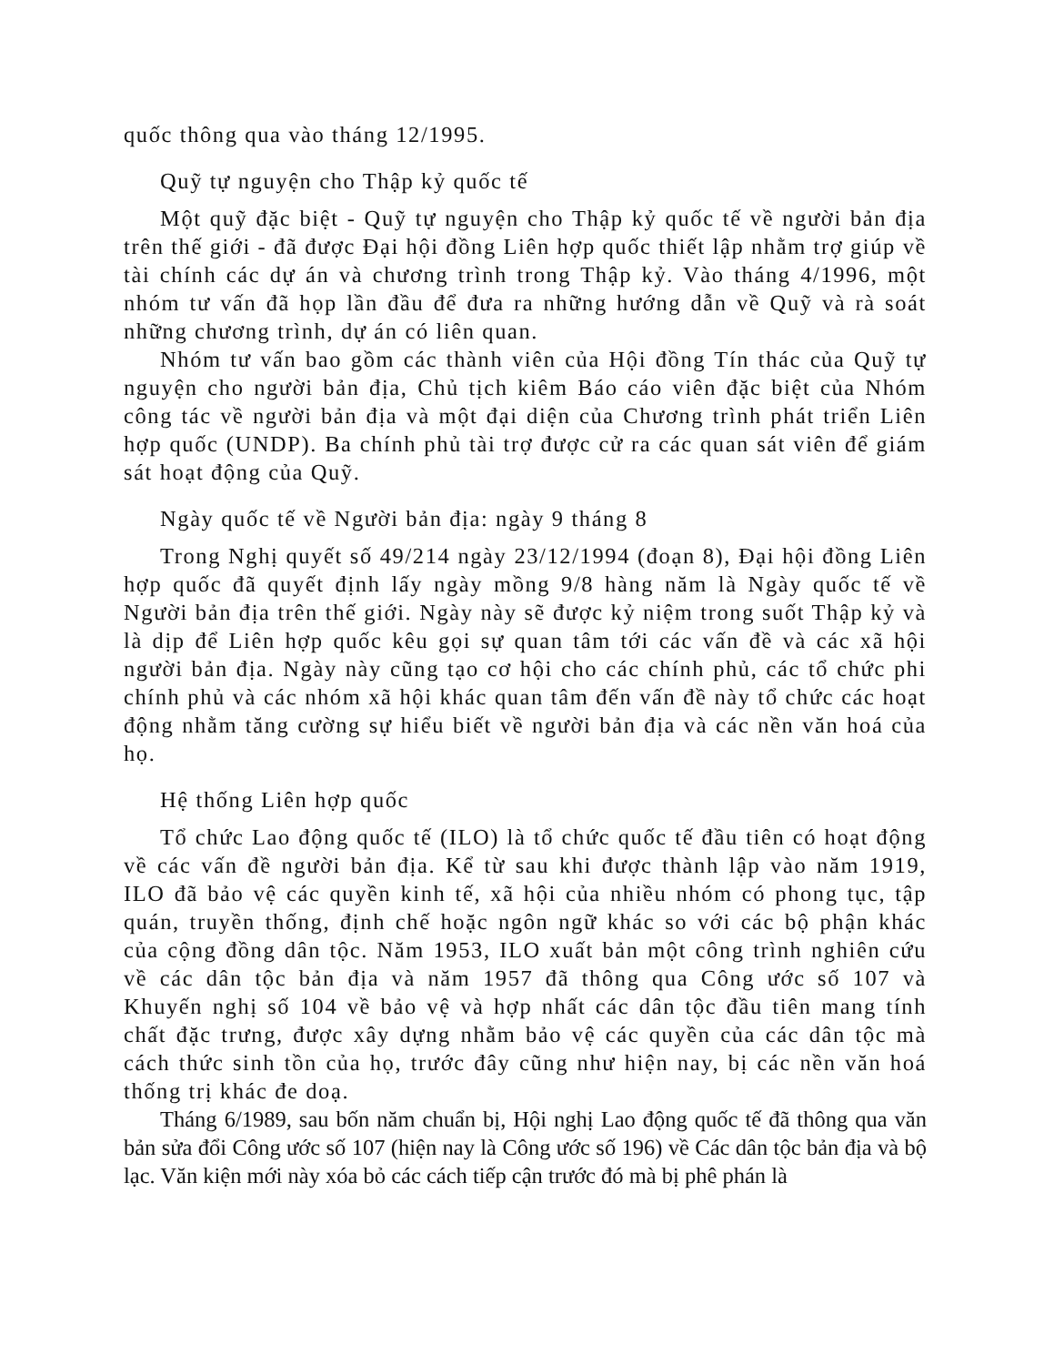quốc thông qua vào tháng 12/1995.
Quỹ tự nguyện cho Thập kỷ quốc tế
Một quỹ đặc biệt - Quỹ tự nguyện cho Thập kỷ quốc tế về người bản địa trên thế giới - đã được Đại hội đồng Liên hợp quốc thiết lập nhằm trợ giúp về tài chính các dự án và chương trình trong Thập kỷ. Vào tháng 4/1996, một nhóm tư vấn đã họp lần đầu để đưa ra những hướng dẫn về Quỹ và rà soát những chương trình, dự án có liên quan.
Nhóm tư vấn bao gồm các thành viên của Hội đồng Tín thác của Quỹ tự nguyện cho người bản địa, Chủ tịch kiêm Báo cáo viên đặc biệt của Nhóm công tác về người bản địa và một đại diện của Chương trình phát triển Liên hợp quốc (UNDP). Ba chính phủ tài trợ được cử ra các quan sát viên để giám sát hoạt động của Quỹ.
Ngày quốc tế về Người bản địa: ngày 9 tháng 8
Trong Nghị quyết số 49/214 ngày 23/12/1994 (đoạn 8), Đại hội đồng Liên hợp quốc đã quyết định lấy ngày mồng 9/8 hàng năm là Ngày quốc tế về Người bản địa trên thế giới. Ngày này sẽ được kỷ niệm trong suốt Thập kỷ và là dịp để Liên hợp quốc kêu gọi sự quan tâm tới các vấn đề và các xã hội người bản địa. Ngày này cũng tạo cơ hội cho các chính phủ, các tổ chức phi chính phủ và các nhóm xã hội khác quan tâm đến vấn đề này tổ chức các hoạt động nhằm tăng cường sự hiểu biết về người bản địa và các nền văn hoá của họ.
Hệ thống Liên hợp quốc
Tổ chức Lao động quốc tế (ILO) là tổ chức quốc tế đầu tiên có hoạt động về các vấn đề người bản địa. Kể từ sau khi được thành lập vào năm 1919, ILO đã bảo vệ các quyền kinh tế, xã hội của nhiều nhóm có phong tục, tập quán, truyền thống, định chế hoặc ngôn ngữ khác so với các bộ phận khác của cộng đồng dân tộc. Năm 1953, ILO xuất bản một công trình nghiên cứu về các dân tộc bản địa và năm 1957 đã thông qua Công ước số 107 và Khuyến nghị số 104 về bảo vệ và hợp nhất các dân tộc đầu tiên mang tính chất đặc trưng, được xây dựng nhằm bảo vệ các quyền của các dân tộc mà cách thức sinh tồn của họ, trước đây cũng như hiện nay, bị các nền văn hoá thống trị khác đe doạ.
Tháng 6/1989, sau bốn năm chuẩn bị, Hội nghị Lao động quốc tế đã thông qua văn bản sửa đổi Công ước số 107 (hiện nay là Công ước số 196) về Các dân tộc bản địa và bộ lạc. Văn kiện mới này xóa bỏ các cách tiếp cận trước đó mà bị phê phán là